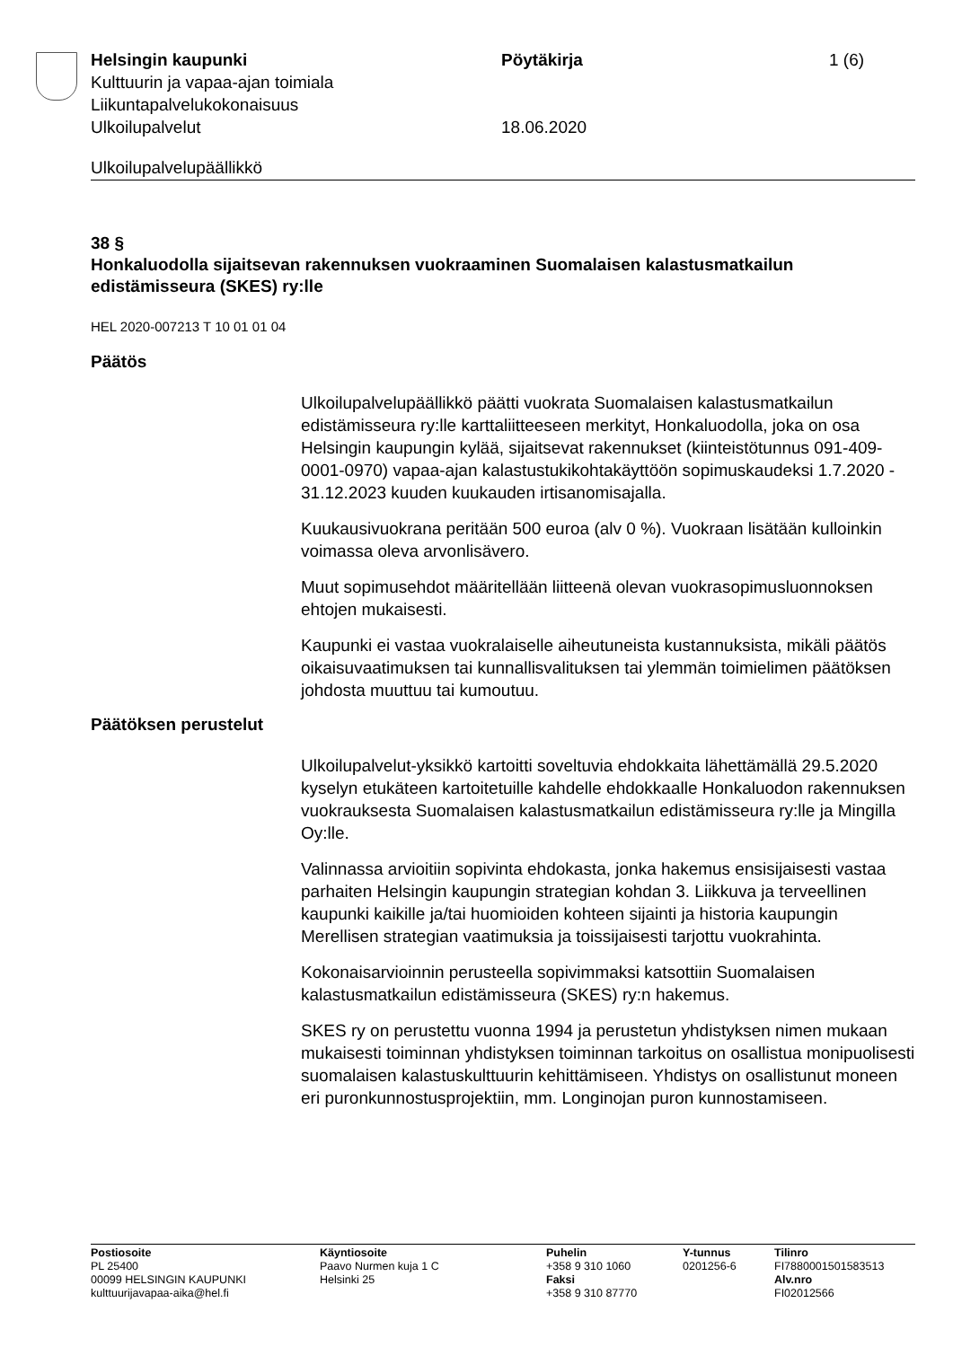Helsingin kaupunki
Kulttuurin ja vapaa-ajan toimiala
Liikuntapalvelukokonaisuus
Ulkoilupalvelut
Pöytäkirja
18.06.2020
1 (6)
Ulkoilupalvelupäällikkö
38 §
Honkaluodolla sijaitsevan rakennuksen vuokraaminen Suomalaisen kalastusmatkailun edistämisseura (SKES) ry:lle
HEL 2020-007213 T 10 01 01 04
Päätös
Ulkoilupalvelupäällikkö päätti vuokrata Suomalaisen kalastusmatkailun edistämisseura ry:lle karttaliitteeseen merkityt, Honkaluodolla, joka on osa Helsingin kaupungin kylää, sijaitsevat rakennukset (kiinteistötunnus 091-409-0001-0970) vapaa-ajan kalastustukikohtakäyttöön sopimuskaudeksi 1.7.2020 - 31.12.2023 kuuden kuukauden irtisanomisajalla.
Kuukausivuokrana peritään 500 euroa (alv 0 %). Vuokraan lisätään kulloinkin voimassa oleva arvonlisävero.
Muut sopimusehdot määritellään liitteenä olevan vuokrasopimusluonnoksen ehtojen mukaisesti.
Kaupunki ei vastaa vuokralaiselle aiheutuneista kustannuksista, mikäli päätös oikaisuvaatimuksen tai kunnallisvalituksen tai ylemmän toimielimen päätöksen johdosta muuttuu tai kumoutuu.
Päätöksen perustelut
Ulkoilupalvelut-yksikkö kartoitti soveltuvia ehdokkaita lähettämällä 29.5.2020 kyselyn etukäteen kartoitetuille kahdelle ehdokkaalle Honkaluodon rakennuksen vuokrauksesta Suomalaisen kalastusmatkailun edistämisseura ry:lle ja Mingilla Oy:lle.
Valinnassa arvioitiin sopivinta ehdokasta, jonka hakemus ensisijaisesti vastaa parhaiten Helsingin kaupungin strategian kohdan 3. Liikkuva ja terveellinen kaupunki kaikille ja/tai huomioiden kohteen sijainti ja historia kaupungin Merellisen strategian vaatimuksia ja toissijaisesti tarjottu vuokrahinta.
Kokonaisarvioinnin perusteella sopivimmaksi katsottiin Suomalaisen kalastusmatkailun edistämisseura (SKES) ry:n hakemus.
SKES ry on perustettu vuonna 1994 ja perustetun yhdistyksen nimen mukaan mukaisesti toiminnan yhdistyksen toiminnan tarkoitus on osallistua monipuolisesti suomalaisen kalastuskulttuurin kehittämiseen. Yhdistys on osallistunut moneen eri puronkunnostusprojektiin, mm. Longinojan puron kunnostamiseen.
Postiosoite
PL 25400
00099 HELSINGIN KAUPUNKI
kulttuurijavapaa-aika@hel.fi
Käyntiosoite
Paavo Nurmen kuja 1 C
Helsinki 25
Puhelin
+358 9 310 1060
Faksi
+358 9 310 87770
Y-tunnus
0201256-6
Tilinro
FI7880001501583513
Alv.nro
FI02012566